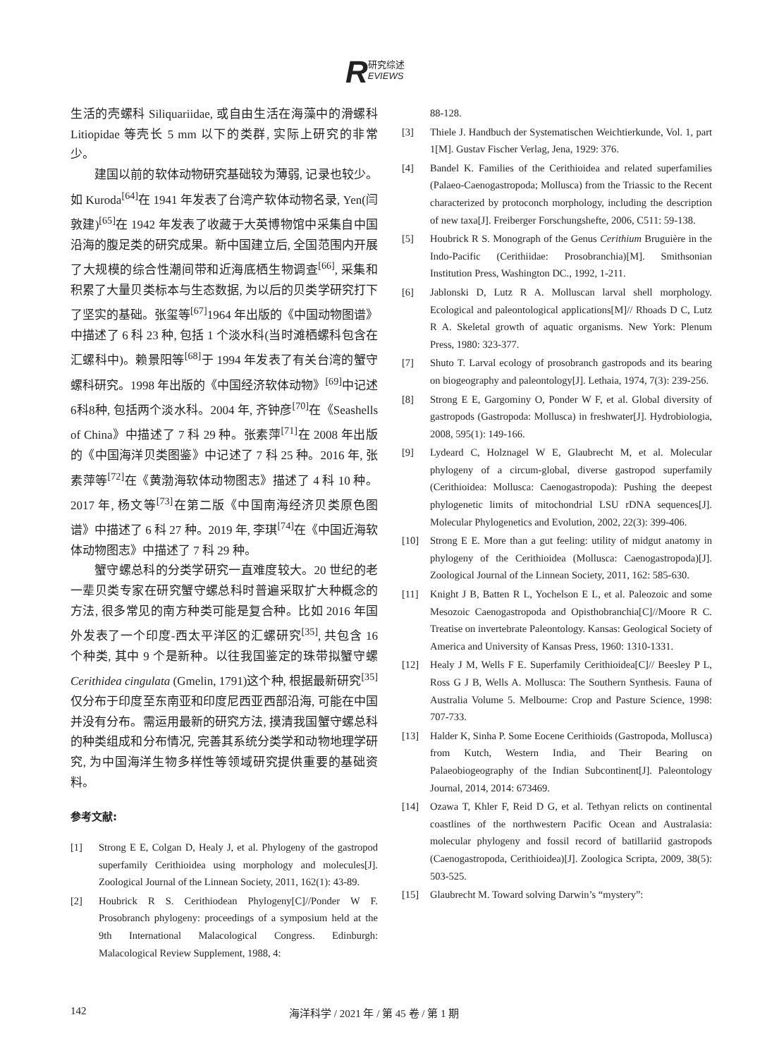R研究综述
EVIEWS
生活的壳螺科 Siliquariidae, 或自由生活在海藻中的滑螺科 Litiopidae 等壳长 5 mm 以下的类群, 实际上研究的非常少。
建国以前的软体动物研究基础较为薄弱, 记录也较少。如 Kuroda<sup>[64]</sup>在 1941 年发表了台湾产软体动物名录, Yen(闫敦建)<sup>[65]</sup>在 1942 年发表了收藏于大英博物馆中采集自中国沿海的腹足类的研究成果。新中国建立后, 全国范围内开展了大规模的综合性潮间带和近海底栖生物调查<sup>[66]</sup>, 采集和积累了大量贝类标本与生态数据, 为以后的贝类学研究打下了坚实的基础。张玺等<sup>[67]</sup>1964 年出版的《中国动物图谱》中描述了 6 科 23 种, 包括 1 个淡水科(当时滩栖螺科包含在汇螺科中)。赖景阳等<sup>[68]</sup>于 1994 年发表了有关台湾的蟹守螺科研究。1998 年出版的《中国经济软体动物》<sup>[69]</sup>中记述6科8种, 包括两个淡水科。2004 年, 齐钟彦<sup>[70]</sup>在《Seashells of China》中描述了 7 科 29 种。张素萍<sup>[71]</sup>在 2008 年出版的《中国海洋贝类图鉴》中记述了 7 科 25 种。2016 年, 张素萍等<sup>[72]</sup>在《黄渤海软体动物图志》描述了 4 科 10 种。2017 年, 杨文等<sup>[73]</sup>在第二版《中国南海经济贝类原色图谱》中描述了 6 科 27 种。2019 年, 李琪<sup>[74]</sup>在《中国近海软体动物图志》中描述了 7 科 29 种。
蟹守螺总科的分类学研究一直难度较大。20 世纪的老一辈贝类专家在研究蟹守螺总科时普遍采取扩大种概念的方法, 很多常见的南方种类可能是复合种。比如 2016 年国外发表了一个印度-西太平洋区的汇螺研究<sup>[35]</sup>, 共包含 16 个种类, 其中 9 个是新种。以往我国鉴定的珠带拟蟹守螺 Cerithidea cingulata (Gmelin, 1791)这个种, 根据最新研究<sup>[35]</sup>仅分布于印度至东南亚和印度尼西亚西部沿海, 可能在中国并没有分布。需运用最新的研究方法, 摸清我国蟹守螺总科的种类组成和分布情况, 完善其系统分类学和动物地理学研究, 为中国海洋生物多样性等领域研究提供重要的基础资料。
参考文献:
[1] Strong E E, Colgan D, Healy J, et al. Phylogeny of the gastropod superfamily Cerithioidea using morphology and molecules[J]. Zoological Journal of the Linnean Society, 2011, 162(1): 43-89.
[2] Houbrick R S. Cerithiodean Phylogeny[C]//Ponder W F. Prosobranch phylogeny: proceedings of a symposium held at the 9th International Malacological Congress. Edinburgh: Malacological Review Supplement, 1988, 4:
88-128.
[3] Thiele J. Handbuch der Systematischen Weichtierkunde, Vol. 1, part 1[M]. Gustav Fischer Verlag, Jena, 1929: 376.
[4] Bandel K. Families of the Cerithioidea and related superfamilies (Palaeo-Caenogastropoda; Mollusca) from the Triassic to the Recent characterized by protoconch morphology, including the description of new taxa[J]. Freiberger Forschungshefte, 2006, C511: 59-138.
[5] Houbrick R S. Monograph of the Genus Cerithium Bruguière in the Indo-Pacific (Cerithiidae: Prosobranchia)[M]. Smithsonian Institution Press, Washington DC., 1992, 1-211.
[6] Jablonski D, Lutz R A. Molluscan larval shell morphology. Ecological and paleontological applications[M]// Rhoads D C, Lutz R A. Skeletal growth of aquatic organisms. New York: Plenum Press, 1980: 323-377.
[7] Shuto T. Larval ecology of prosobranch gastropods and its bearing on biogeography and paleontology[J]. Lethaia, 1974, 7(3): 239-256.
[8] Strong E E, Gargominy O, Ponder W F, et al. Global diversity of gastropods (Gastropoda: Mollusca) in freshwater[J]. Hydrobiologia, 2008, 595(1): 149-166.
[9] Lydeard C, Holznagel W E, Glaubrecht M, et al. Molecular phylogeny of a circum-global, diverse gastropod superfamily (Cerithioidea: Mollusca: Caenogastropoda): Pushing the deepest phylogenetic limits of mitochondrial LSU rDNA sequences[J]. Molecular Phylogenetics and Evolution, 2002, 22(3): 399-406.
[10] Strong E E. More than a gut feeling: utility of midgut anatomy in phylogeny of the Cerithioidea (Mollusca: Caenogastropoda)[J]. Zoological Journal of the Linnean Society, 2011, 162: 585-630.
[11] Knight J B, Batten R L, Yochelson E L, et al. Paleozoic and some Mesozoic Caenogastropoda and Opisthobranchia[C]//Moore R C. Treatise on invertebrate Paleontology. Kansas: Geological Society of America and University of Kansas Press, 1960: 1310-1331.
[12] Healy J M, Wells F E. Superfamily Cerithioidea[C]// Beesley P L, Ross G J B, Wells A. Mollusca: The Southern Synthesis. Fauna of Australia Volume 5. Melbourne: Crop and Pasture Science, 1998: 707-733.
[13] Halder K, Sinha P. Some Eocene Cerithioids (Gastropoda, Mollusca) from Kutch, Western India, and Their Bearing on Palaeobiogeography of the Indian Subcontinent[J]. Paleontology Journal, 2014, 2014: 673469.
[14] Ozawa T, Khler F, Reid D G, et al. Tethyan relicts on continental coastlines of the northwestern Pacific Ocean and Australasia: molecular phylogeny and fossil record of batillariid gastropods (Caenogastropoda, Cerithioidea)[J]. Zoologica Scripta, 2009, 38(5): 503-525.
[15] Glaubrecht M. Toward solving Darwin’s “mystery”:
142 海洋科学 / 2021 年 / 第 45 卷 / 第 1 期